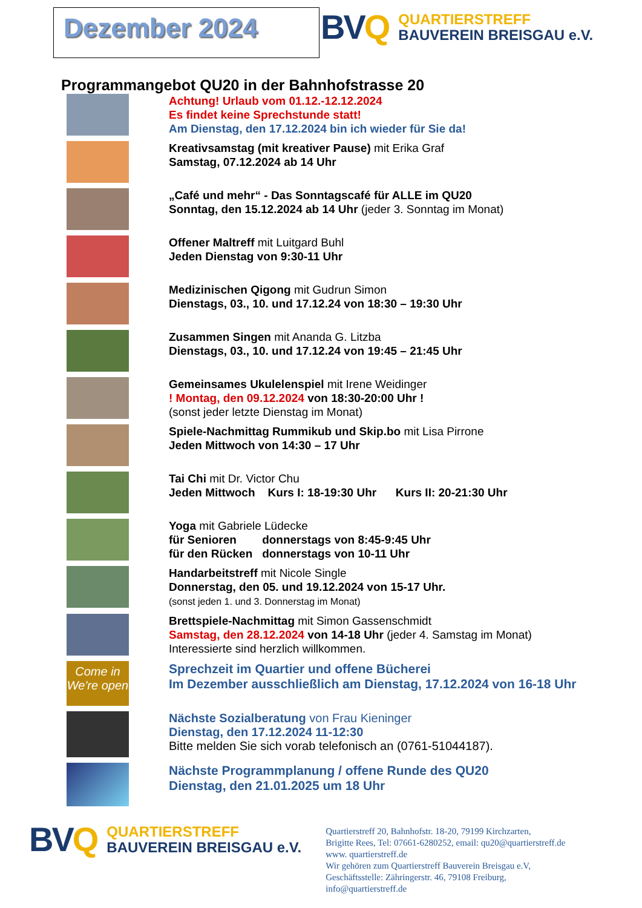Dezember 2024
BVQ
QUARTIERSTREFF
BAUVEREIN BREISGAU e.V.
Programmangebot QU20 in der Bahnhofstrasse 20
Achtung! Urlaub vom 01.12.-12.12.2024
Es findet keine Sprechstunde statt!
Am Dienstag, den 17.12.2024 bin ich wieder für Sie da!
Kreativsamstag (mit kreativer Pause) mit Erika Graf
Samstag, 07.12.2024 ab 14 Uhr
„Café und mehr“ - Das Sonntagscafé für ALLE im QU20
Sonntag, den 15.12.2024 ab 14 Uhr (jeder 3. Sonntag im Monat)
Offener Maltreff mit Luitgard Buhl
Jeden Dienstag von 9:30-11 Uhr
Medizinischen Qigong mit Gudrun Simon
Dienstags, 03., 10. und 17.12.24 von 18:30 – 19:30 Uhr
Zusammen Singen mit Ananda G. Litzba
Dienstags, 03., 10. und 17.12.24 von 19:45 – 21:45 Uhr
Gemeinsames Ukulelenspiel mit Irene Weidinger
! Montag, den 09.12.2024 von 18:30-20:00 Uhr !
(sonst jeder letzte Dienstag im Monat)
Spiele-Nachmittag Rummikub und Skip.bo mit Lisa Pirrone
Jeden Mittwoch von 14:30 – 17 Uhr
Tai Chi mit Dr. Victor Chu
Jeden Mittwoch Kurs I: 18-19:30 Uhr Kurs II: 20-21:30 Uhr
Yoga mit Gabriele Lüdecke
für Senioren donnerstags von 8:45-9:45 Uhr
für den Rücken donnerstags von 10-11 Uhr
Handarbeitstreff mit Nicole Single
Donnerstag, den 05. und 19.12.2024 von 15-17 Uhr.
(sonst jeden 1. und 3. Donnerstag im Monat)
Brettspiele-Nachmittag mit Simon Gassenschmidt
Samstag, den 28.12.2024 von 14-18 Uhr (jeder 4. Samstag im Monat)
Interessierte sind herzlich willkommen.
Come in
We're open
Sprechzeit im Quartier und offene Bücherei
Im Dezember ausschließlich am Dienstag, 17.12.2024 von 16-18 Uhr
Nächste Sozialberatung von Frau Kieninger
Dienstag, den 17.12.2024 11-12:30
Bitte melden Sie sich vorab telefonisch an (0761-51044187).
Nächste Programmplanung / offene Runde des QU20
Dienstag, den 21.01.2025 um 18 Uhr
BVQ
QUARTIERSTREFF
BAUVEREIN BREISGAU e.V.
Quartierstreff 20, Bahnhofstr. 18-20, 79199 Kirchzarten,
Brigitte Rees, Tel: 07661-6280252, email: qu20@quartierstreff.de
www. quartierstreff.de
Wir gehören zum Quartierstreff Bauverein Breisgau e.V,
Geschäftsstelle: Zähringerstr. 46, 79108 Freiburg,
info@quartierstreff.de